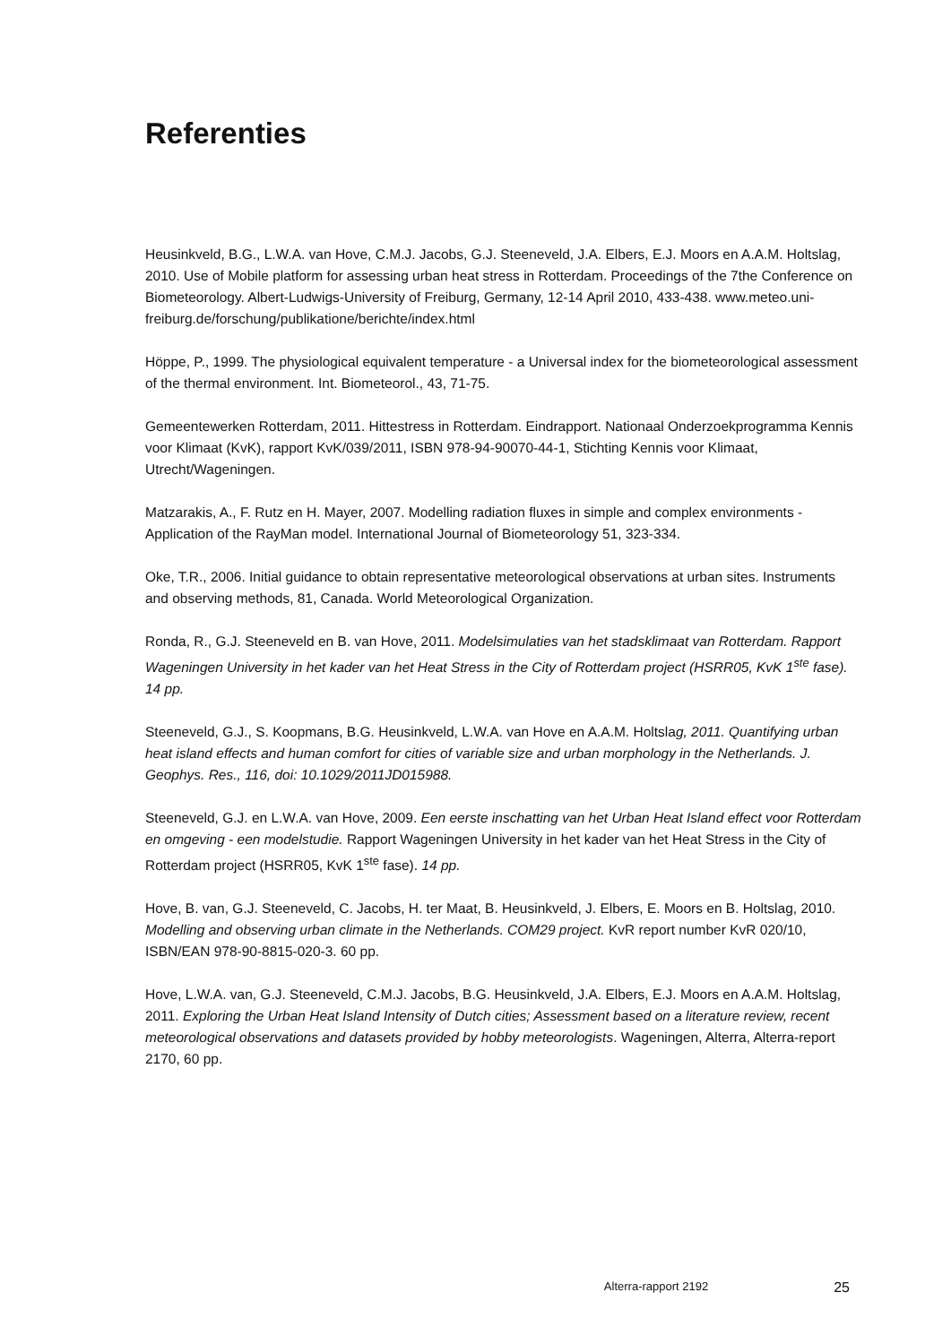Referenties
Heusinkveld, B.G., L.W.A. van Hove, C.M.J. Jacobs, G.J. Steeneveld, J.A. Elbers, E.J. Moors en A.A.M. Holtslag, 2010. Use of Mobile platform for assessing urban heat stress in Rotterdam. Proceedings of the 7the Conference on Biometeorology. Albert-Ludwigs-University of Freiburg, Germany, 12-14 April 2010, 433-438. www.meteo.uni-freiburg.de/forschung/publikatione/berichte/index.html
Höppe, P., 1999. The physiological equivalent temperature - a Universal index for the biometeorological assessment of the thermal environment. Int. Biometeorol., 43, 71-75.
Gemeentewerken Rotterdam, 2011. Hittestress in Rotterdam. Eindrapport. Nationaal Onderzoekprogramma Kennis voor Klimaat (KvK), rapport KvK/039/2011, ISBN 978-94-90070-44-1, Stichting Kennis voor Klimaat, Utrecht/Wageningen.
Matzarakis, A., F. Rutz en H. Mayer, 2007. Modelling radiation fluxes in simple and complex environments - Application of the RayMan model. International Journal of Biometeorology 51, 323-334.
Oke, T.R., 2006. Initial guidance to obtain representative meteorological observations at urban sites. Instruments and observing methods, 81, Canada. World Meteorological Organization.
Ronda, R., G.J. Steeneveld en B. van Hove, 2011. Modelsimulaties van het stadsklimaat van Rotterdam. Rapport Wageningen University in het kader van het Heat Stress in the City of Rotterdam project (HSRR05, KvK 1<sup>ste</sup> fase). 14 pp.
Steeneveld, G.J., S. Koopmans, B.G. Heusinkveld, L.W.A. van Hove en A.A.M. Holtslag, 2011. Quantifying urban heat island effects and human comfort for cities of variable size and urban morphology in the Netherlands. J. Geophys. Res., 116, doi: 10.1029/2011JD015988.
Steeneveld, G.J. en L.W.A. van Hove, 2009. Een eerste inschatting van het Urban Heat Island effect voor Rotterdam en omgeving - een modelstudie. Rapport Wageningen University in het kader van het Heat Stress in the City of Rotterdam project (HSRR05, KvK 1<sup>ste</sup> fase). 14 pp.
Hove, B. van, G.J. Steeneveld, C. Jacobs, H. ter Maat, B. Heusinkveld, J. Elbers, E. Moors en B. Holtslag, 2010. Modelling and observing urban climate in the Netherlands. COM29 project. KvR report number KvR 020/10, ISBN/EAN 978-90-8815-020-3. 60 pp.
Hove, L.W.A. van, G.J. Steeneveld, C.M.J. Jacobs, B.G. Heusinkveld, J.A. Elbers, E.J. Moors en A.A.M. Holtslag, 2011. Exploring the Urban Heat Island Intensity of Dutch cities; Assessment based on a literature review, recent meteorological observations and datasets provided by hobby meteorologists. Wageningen, Alterra, Alterra-report 2170, 60 pp.
Alterra-rapport 2192 25